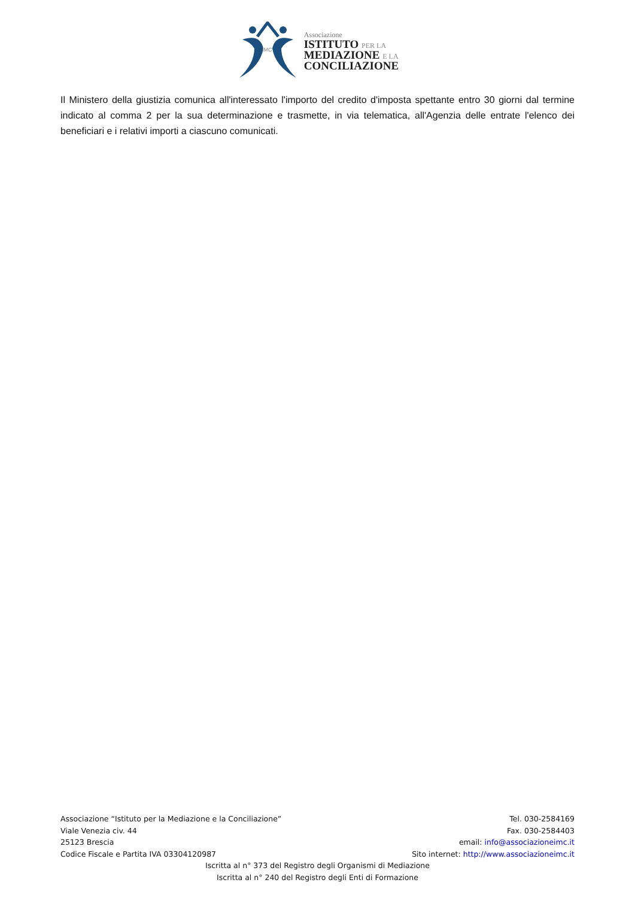IMC
Associazione
ISTITUTO PER LA
MEDIAZIONE E LA
CONCILIAZIONE
Il Ministero della giustizia comunica all'interessato l'importo del credito d'imposta spettante entro 30 giorni dal termine indicato al comma 2 per la sua determinazione e trasmette, in via telematica, all'Agenzia delle entrate l'elenco dei beneficiari e i relativi importi a ciascuno comunicati.
Associazione “Istituto per la Mediazione e la Conciliazione” Tel. 030-2584169
Viale Venezia civ. 44 Fax. 030-2584403
25123 Brescia email: info@associazioneimc.it
Codice Fiscale e Partita IVA 03304120987 Sito internet: http://www.associazioneimc.it
Iscritta al n° 373 del Registro degli Organismi di Mediazione
Iscritta al n° 240 del Registro degli Enti di Formazione